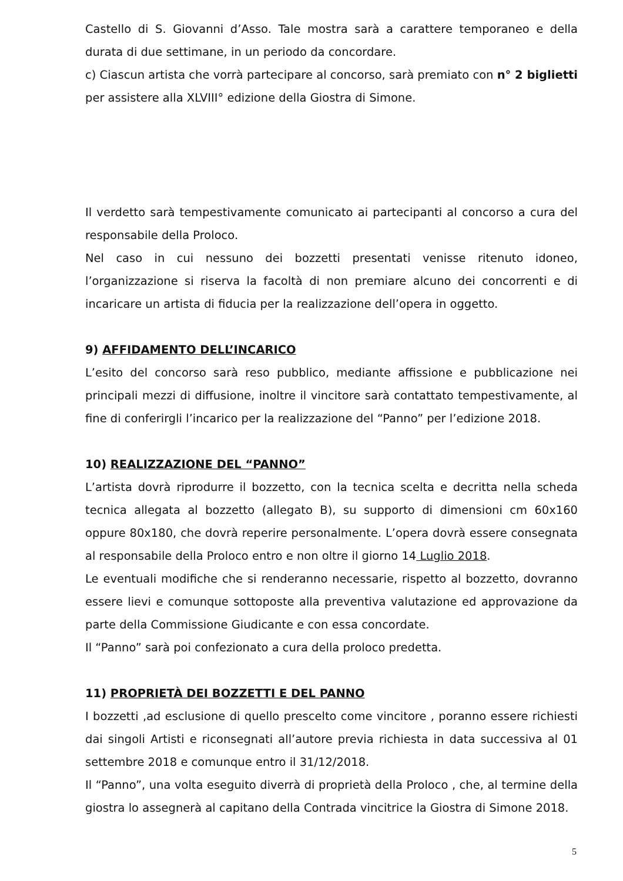Castello di S. Giovanni d’Asso. Tale mostra sarà a carattere temporaneo e della durata di due settimane, in un periodo da concordare.
c) Ciascun artista che vorrà partecipare al concorso, sarà premiato con n° 2 biglietti per assistere alla XLVIII° edizione della Giostra di Simone.
Il verdetto sarà tempestivamente comunicato ai partecipanti al concorso a cura del responsabile della Proloco.
Nel caso in cui nessuno dei bozzetti presentati venisse ritenuto idoneo, l’organizzazione si riserva la facoltà di non premiare alcuno dei concorrenti e di incaricare un artista di fiducia per la realizzazione dell’opera in oggetto.
9) AFFIDAMENTO DELL’INCARICO
L’esito del concorso sarà reso pubblico, mediante affissione e pubblicazione nei principali mezzi di diffusione, inoltre il vincitore sarà contattato tempestivamente, al fine di conferirgli l’incarico per la realizzazione del “Panno” per l’edizione 2018.
10) REALIZZAZIONE DEL “PANNO”
L’artista dovrà riprodurre il bozzetto, con la tecnica scelta e decritta nella scheda tecnica allegata al bozzetto (allegato B), su supporto di dimensioni cm 60x160 oppure 80x180, che dovrà reperire personalmente. L’opera dovrà essere consegnata al responsabile della Proloco entro e non oltre il giorno 14 Luglio 2018.
Le eventuali modifiche che si renderanno necessarie, rispetto al bozzetto, dovranno essere lievi e comunque sottoposte alla preventiva valutazione ed approvazione da parte della Commissione Giudicante e con essa concordate.
Il “Panno” sarà poi confezionato a cura della proloco predetta.
11) PROPRIETÀ DEI BOZZETTI E DEL PANNO
I bozzetti ,ad esclusione di quello prescelto come vincitore , poranno essere richiesti dai singoli Artisti e riconsegnati all’autore previa richiesta in data successiva al 01 settembre 2018 e comunque entro il 31/12/2018.
Il “Panno”, una volta eseguito diverrà di proprietà della Proloco , che, al termine della giostra lo assegnerà al capitano della Contrada vincitrice la Giostra di Simone 2018.
5